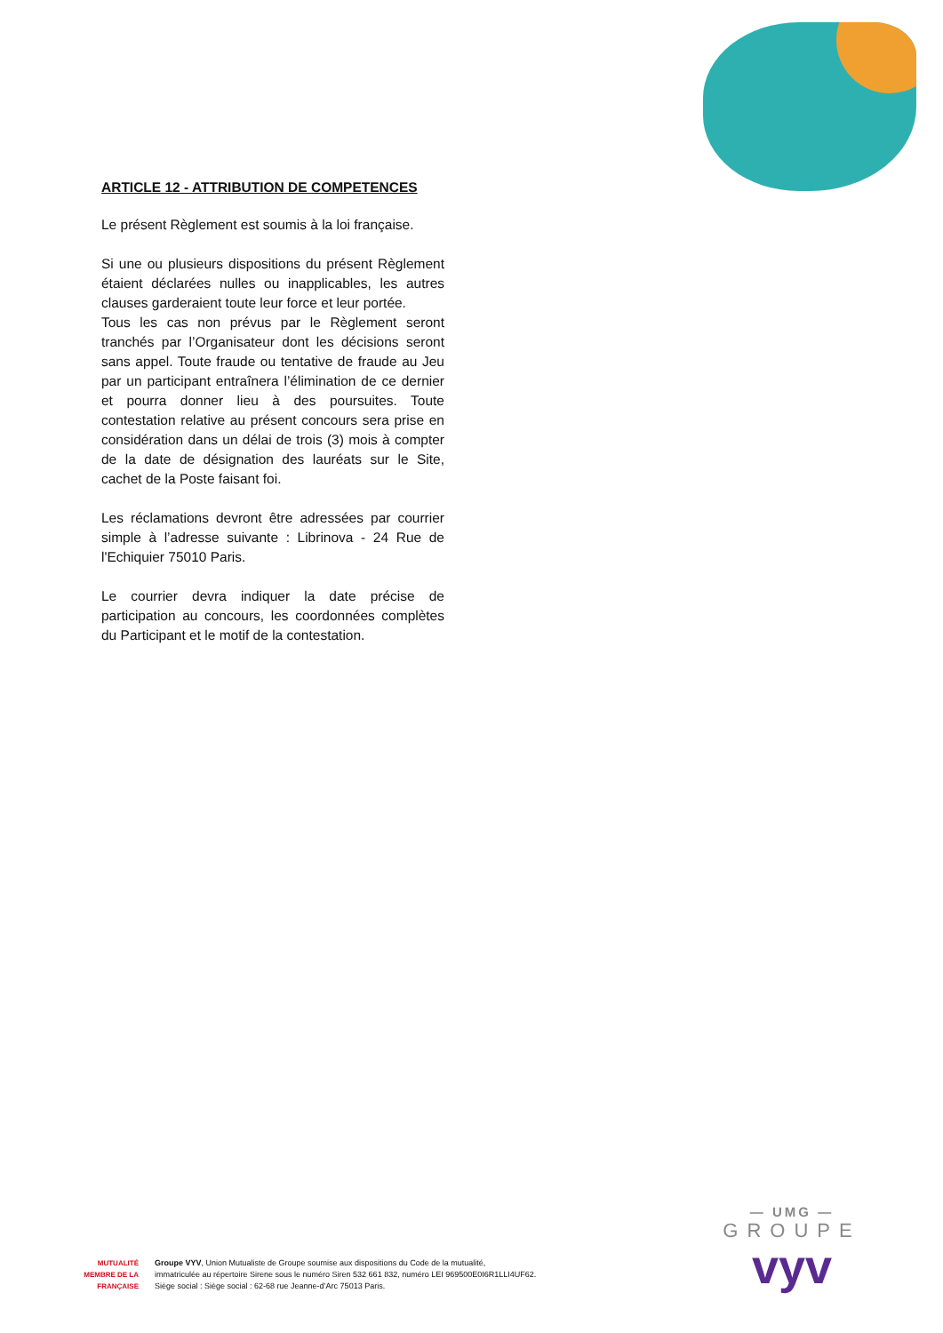ARTICLE 12 - ATTRIBUTION DE COMPETENCES
Le présent Règlement est soumis à la loi française.
Si une ou plusieurs dispositions du présent Règlement étaient déclarées nulles ou inapplicables, les autres clauses garderaient toute leur force et leur portée.
Tous les cas non prévus par le Règlement seront tranchés par l’Organisateur dont les décisions seront sans appel. Toute fraude ou tentative de fraude au Jeu par un participant entraînera l’élimination de ce dernier et pourra donner lieu à des poursuites. Toute contestation relative au présent concours sera prise en considération dans un délai de trois (3) mois à compter de la date de désignation des lauréats sur le Site, cachet de la Poste faisant foi.
Les réclamations devront être adressées par courrier simple à l’adresse suivante : Librinova - 24 Rue de l'Echiquier 75010 Paris.
Le courrier devra indiquer la date précise de participation au concours, les coordonnées complètes du Participant et le motif de la contestation.
MUTUALITÉ
MEMBRE DE LA FRANÇAISE
Groupe VYV, Union Mutualiste de Groupe soumise aux dispositions du Code de la mutualité,
immatriculée au répertoire Sirene sous le numéro Siren 532 661 832, numéro LEI 969500E0I6R1LLI4UF62.
Siège social : Siège social : 62-68 rue Jeanne-d’Arc 75013 Paris.
— UMG —
GROUPE
vyv